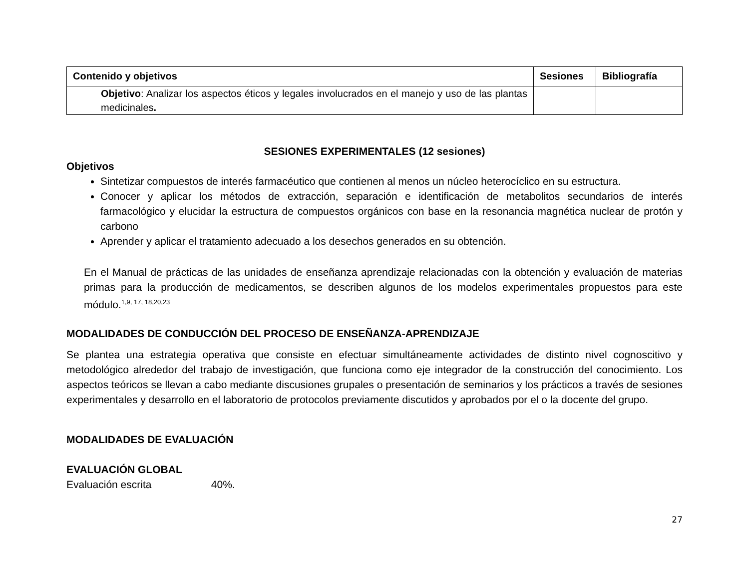| Contenido y objetivos | Sesiones | Bibliografía |
| --- | --- | --- |
| Objetivo : Analizar los aspectos éticos y legales involucrados en el manejo y uso de las plantas medicinales . | | |
SESIONES EXPERIMENTALES (12 sesiones)
Objetivos
Sintetizar compuestos de interés farmacéutico que contienen al menos un núcleo heterocíclico en su estructura.
Conocer y aplicar los métodos de extracción, separación e identificación de metabolitos secundarios de interés farmacológico y elucidar la estructura de compuestos orgánicos con base en la resonancia magnética nuclear de protón y carbono
Aprender y aplicar el tratamiento adecuado a los desechos generados en su obtención.
En el Manual de prácticas de las unidades de enseñanza aprendizaje relacionadas con la obtención y evaluación de materias primas para la producción de medicamentos, se describen algunos de los modelos experimentales propuestos para este módulo.<sup>1,9, 17, 18,20,23</sup>
MODALIDADES DE CONDUCCIÓN DEL PROCESO DE ENSEÑANZA-APRENDIZAJE
Se plantea una estrategia operativa que consiste en efectuar simultáneamente actividades de distinto nivel cognoscitivo y metodológico alrededor del trabajo de investigación, que funciona como eje integrador de la construcción del conocimiento. Los aspectos teóricos se llevan a cabo mediante discusiones grupales o presentación de seminarios y los prácticos a través de sesiones experimentales y desarrollo en el laboratorio de protocolos previamente discutidos y aprobados por el o la docente del grupo.
MODALIDADES DE EVALUACIÓN
EVALUACIÓN GLOBAL
Evaluación escrita 40%.
27